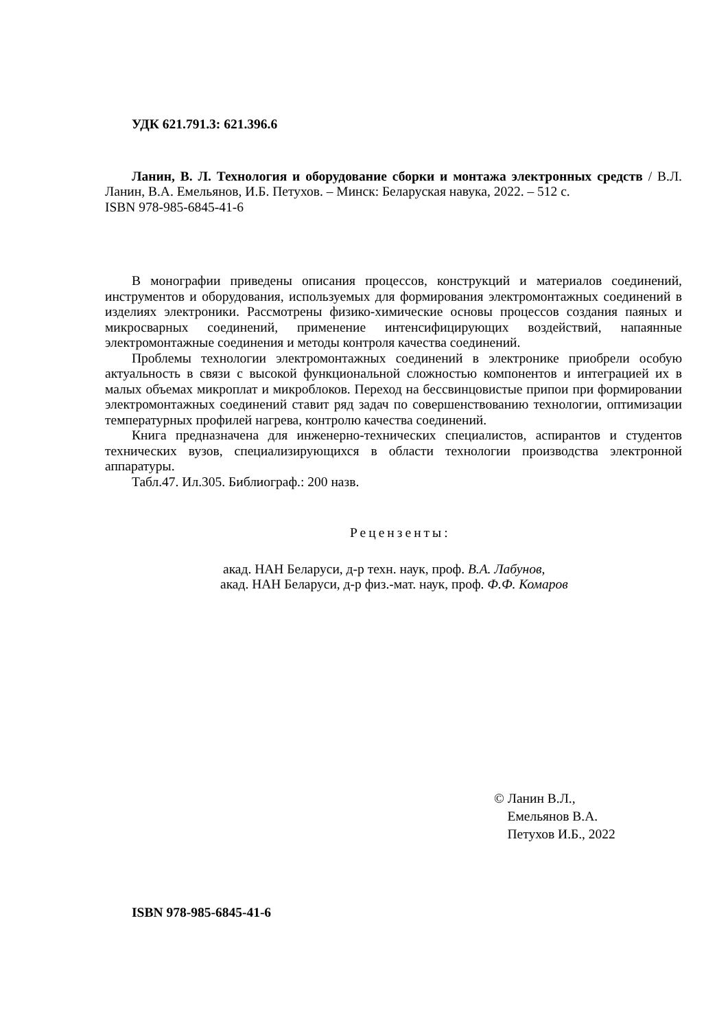УДК 621.791.3: 621.396.6
Ланин, В. Л. Технология и оборудование сборки и монтажа электронных средств / В.Л. Ланин, В.А. Емельянов, И.Б. Петухов. – Минск: Беларуская навука, 2022. – 512 с.
ISBN 978-985-6845-41-6
В монографии приведены описания процессов, конструкций и материалов соединений, инструментов и оборудования, используемых для формирования электромонтажных соединений в изделиях электроники. Рассмотрены физико-химические основы процессов создания паяных и микросварных соединений, применение интенсифицирующих воздействий, напаянные электромонтажные соединения и методы контроля качества соединений.
Проблемы технологии электромонтажных соединений в электронике приобрели особую актуальность в связи с высокой функциональной сложностью компонентов и интеграцией их в малых объемах микроплат и микроблоков. Переход на бессвинцовистые припои при формировании электромонтажных соединений ставит ряд задач по совершенствованию технологии, оптимизации температурных профилей нагрева, контролю качества соединений.
Книга предназначена для инженерно-технических специалистов, аспирантов и студентов технических вузов, специализирующихся в области технологии производства электронной аппаратуры.
Табл.47. Ил.305. Библиограф.: 200 назв.
Рецензенты:
акад. НАН Беларуси, д-р техн. наук, проф. В.А. Лабунов,
акад. НАН Беларуси, д-р физ.-мат. наук, проф. Ф.Ф. Комаров
© Ланин В.Л.,
Емельянов В.А.
Петухов И.Б., 2022
ISBN 978-985-6845-41-6